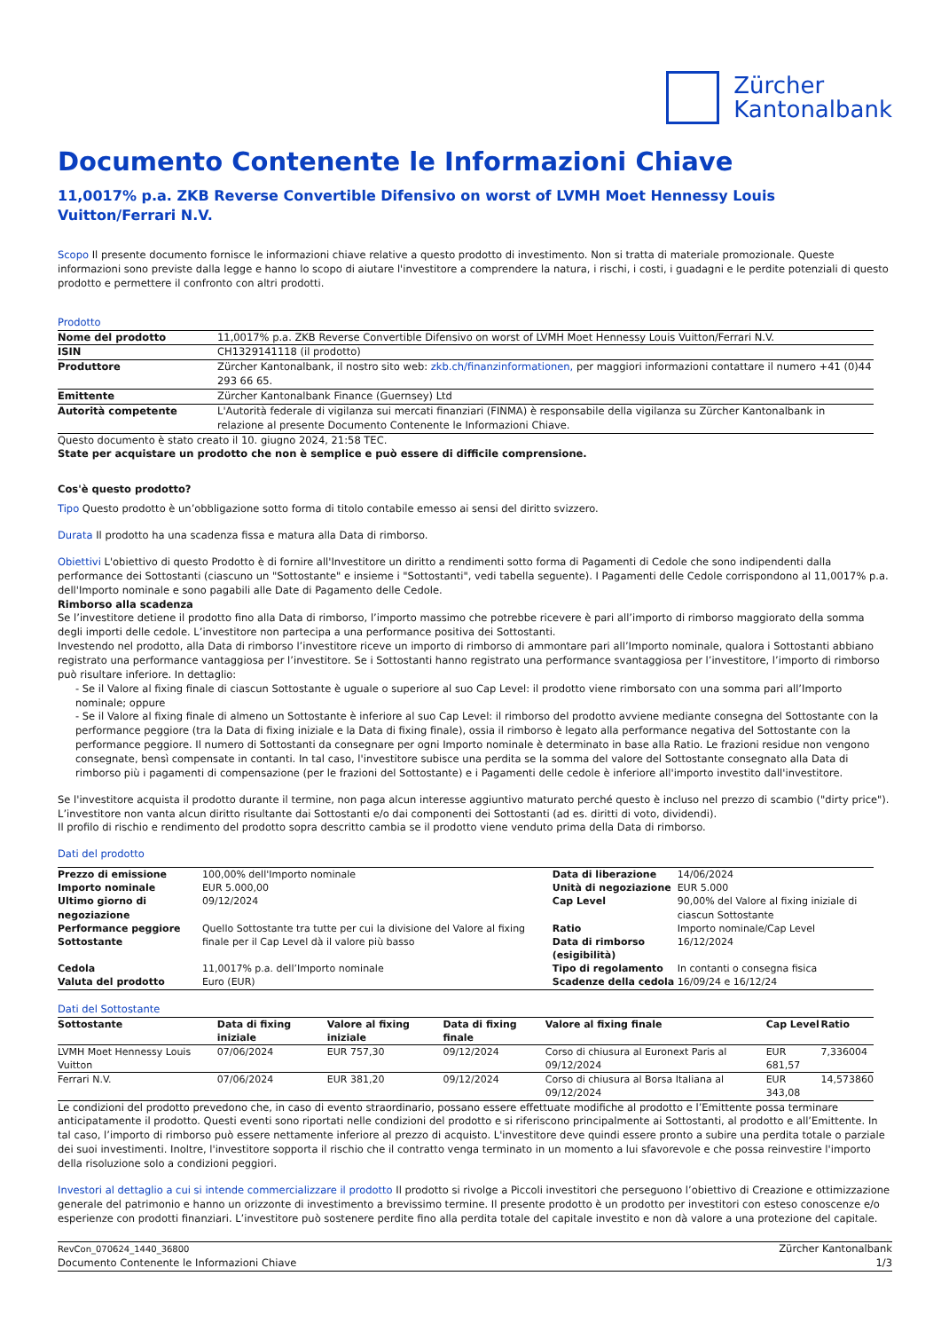Zürcher
Kantonalbank
Documento Contenente le Informazioni Chiave
11,0017% p.a. ZKB Reverse Convertible Difensivo on worst of LVMH Moet Hennessy Louis Vuitton/Ferrari N.V.
Scopo Il presente documento fornisce le informazioni chiave relative a questo prodotto di investimento. Non si tratta di materiale promozionale. Queste informazioni sono previste dalla legge e hanno lo scopo di aiutare l'investitore a comprendere la natura, i rischi, i costi, i guadagni e le perdite potenziali di questo prodotto e permettere il confronto con altri prodotti.
Prodotto
| Nome del prodotto | 11,0017% p.a. ZKB Reverse Convertible Difensivo on worst of LVMH Moet Hennessy Louis Vuitton/Ferrari N.V. |
| ISIN | CH1329141118 (il prodotto) |
| Produttore | Zürcher Kantonalbank, il nostro sito web: zkb.ch/finanzinformationen, per maggiori informazioni contattare il numero +41 (0)44 293 66 65. |
| Emittente | Zürcher Kantonalbank Finance (Guernsey) Ltd |
| Autorità competente | L'Autorità federale di vigilanza sui mercati finanziari (FINMA) è responsabile della vigilanza su Zürcher Kantonalbank in relazione al presente Documento Contenente le Informazioni Chiave. |
Questo documento è stato creato il 10. giugno 2024, 21:58 TEC.
State per acquistare un prodotto che non è semplice e può essere di difficile comprensione.
Cos'è questo prodotto?
Tipo Questo prodotto è un’obbligazione sotto forma di titolo contabile emesso ai sensi del diritto svizzero.
Durata Il prodotto ha una scadenza fissa e matura alla Data di rimborso.
Obiettivi L'obiettivo di questo Prodotto è di fornire all'Investitore un diritto a rendimenti sotto forma di Pagamenti di Cedole che sono indipendenti dalla performance dei Sottostanti (ciascuno un "Sottostante" e insieme i "Sottostanti", vedi tabella seguente). I Pagamenti delle Cedole corrispondono al 11,0017% p.a. dell'Importo nominale e sono pagabili alle Date di Pagamento delle Cedole.
Rimborso alla scadenza
Se l’investitore detiene il prodotto fino alla Data di rimborso, l’importo massimo che potrebbe ricevere è pari all’importo di rimborso maggiorato della somma degli importi delle cedole. L’investitore non partecipa a una performance positiva dei Sottostanti.
Investendo nel prodotto, alla Data di rimborso l’investitore riceve un importo di rimborso di ammontare pari all’Importo nominale, qualora i Sottostanti abbiano registrato una performance vantaggiosa per l’investitore. Se i Sottostanti hanno registrato una performance svantaggiosa per l’investitore, l’importo di rimborso può risultare inferiore. In dettaglio:
- Se il Valore al fixing finale di ciascun Sottostante è uguale o superiore al suo Cap Level: il prodotto viene rimborsato con una somma pari all’Importo nominale; oppure
- Se il Valore al fixing finale di almeno un Sottostante è inferiore al suo Cap Level: il rimborso del prodotto avviene mediante consegna del Sottostante con la performance peggiore (tra la Data di fixing iniziale e la Data di fixing finale), ossia il rimborso è legato alla performance negativa del Sottostante con la performance peggiore. Il numero di Sottostanti da consegnare per ogni Importo nominale è determinato in base alla Ratio. Le frazioni residue non vengono consegnate, bensì compensate in contanti. In tal caso, l'investitore subisce una perdita se la somma del valore del Sottostante consegnato alla Data di rimborso più i pagamenti di compensazione (per le frazioni del Sottostante) e i Pagamenti delle cedole è inferiore all'importo investito dall'investitore.
Se l'investitore acquista il prodotto durante il termine, non paga alcun interesse aggiuntivo maturato perché questo è incluso nel prezzo di scambio ("dirty price").
L’investitore non vanta alcun diritto risultante dai Sottostanti e/o dai componenti dei Sottostanti (ad es. diritti di voto, dividendi).
Il profilo di rischio e rendimento del prodotto sopra descritto cambia se il prodotto viene venduto prima della Data di rimborso.
Dati del prodotto
| Prezzo di emissione | 100,00% dell'Importo nominale | Data di liberazione | 14/06/2024 |
| Importo nominale | EUR 5.000,00 | Unità di negoziazione | EUR 5.000 |
| Ultimo giorno di negoziazione | 09/12/2024 | Cap Level | 90,00% del Valore al fixing iniziale di ciascun Sottostante |
| Performance peggiore Sottostante | Quello Sottostante tra tutte per cui la divisione del Valore al fixing finale per il Cap Level dà il valore più basso | Ratio Data di rimborso (esigibilità) | Importo nominale/Cap Level 16/12/2024 |
| Cedola | 11,0017% p.a. dell’Importo nominale | Tipo di regolamento | In contanti o consegna fisica |
| Valuta del prodotto | Euro (EUR) | Scadenze della cedola | 16/09/24 e 16/12/24 |
Dati del Sottostante
| Sottostante | Data di fixing iniziale | Valore al fixing iniziale | Data di fixing finale | Valore al fixing finale | Cap Level | Ratio |
| --- | --- | --- | --- | --- | --- | --- |
| LVMH Moet Hennessy Louis Vuitton | 07/06/2024 | EUR 757,30 | 09/12/2024 | Corso di chiusura al Euronext Paris al 09/12/2024 | EUR 681,57 | 7,336004 |
| Ferrari N.V. | 07/06/2024 | EUR 381,20 | 09/12/2024 | Corso di chiusura al Borsa Italiana al 09/12/2024 | EUR 343,08 | 14,573860 |
Le condizioni del prodotto prevedono che, in caso di evento straordinario, possano essere effettuate modifiche al prodotto e l’Emittente possa terminare anticipatamente il prodotto. Questi eventi sono riportati nelle condizioni del prodotto e si riferiscono principalmente ai Sottostanti, al prodotto e all’Emittente. In tal caso, l’importo di rimborso può essere nettamente inferiore al prezzo di acquisto. L'investitore deve quindi essere pronto a subire una perdita totale o parziale dei suoi investimenti. Inoltre, l'investitore sopporta il rischio che il contratto venga terminato in un momento a lui sfavorevole e che possa reinvestire l'importo della risoluzione solo a condizioni peggiori.
Investori al dettaglio a cui si intende commercializzare il prodotto Il prodotto si rivolge a Piccoli investitori che perseguono l’obiettivo di Creazione e ottimizzazione generale del patrimonio e hanno un orizzonte di investimento a brevissimo termine. Il presente prodotto è un prodotto per investitori con esteso conoscenze e/o esperienze con prodotti finanziari. L’investitore può sostenere perdite fino alla perdita totale del capitale investito e non dà valore a una protezione del capitale.
RevCon_070624_1440_36800
Documento Contenente le Informazioni Chiave
Zürcher Kantonalbank
1/3